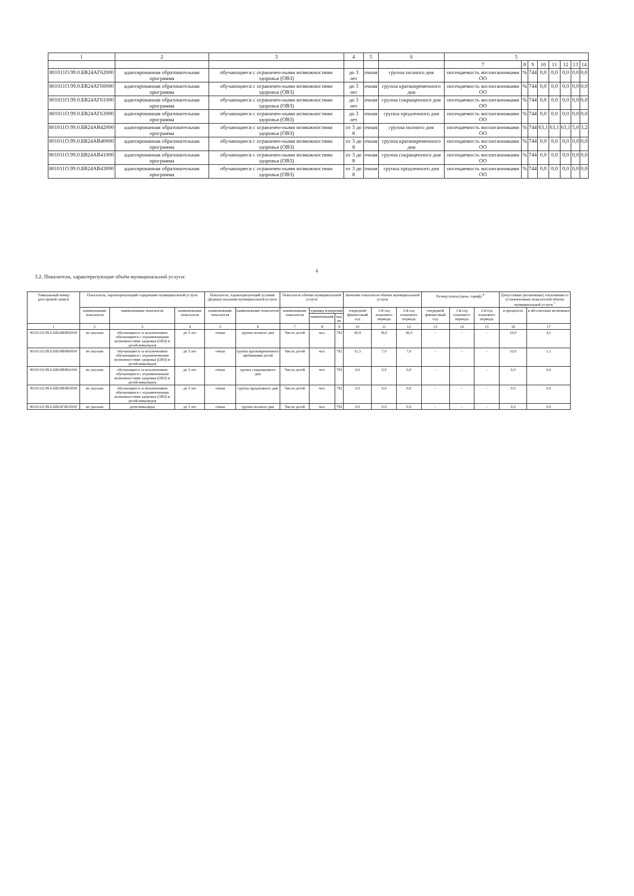| 1 | 2 | 3 | 4 | 5 | 6 | 5 | | | | | | | |
| --- | --- | --- | --- | --- | --- | --- | --- | --- | --- | --- | --- | --- | --- |
| | | | | | | 7 | 8 | 9 | 10 | 11 | 12 | 13 | 14 |
| 801011О.99.0.БВ24АГ62000 | адаптированная образовательная программа | обучающиеся с ограничен-ными возможностями здоровья (ОВЗ) | до 3 лет | очная | группа полного дня | посещаемость воспитанниками ОО | % | 744 | 0,0 | 0,0 | 0,0 | 0,0 | 0,0 |
| 801011О.99.0.БВ24АГ60000 | адаптированная образовательная программа | обучающиеся с ограничен-ными возможностями здоровья (ОВЗ) | до 3 лет | очная | группа кратковременного дня | посещаемость воспитанниками ОО | % | 744 | 0,0 | 0,0 | 0,0 | 0,0 | 0,0 |
| 801011О.99.0.БВ24АГ61000 | адаптированная образовательная программа | обучающиеся с ограничен-ными возможностями здоровья (ОВЗ) | до 3 лет | очная | группа сокращенного дня | посещаемость воспитанниками ОО | % | 744 | 0,0 | 0,0 | 0,0 | 0,0 | 0,0 |
| 801011О.99.0.БВ24АГ63000 | адаптированная образовательная программа | обучающиеся с ограничен-ными возможностями здоровья (ОВЗ) | до 3 лет | очная | группа продленного дня | посещаемость воспитанниками ОО | % | 744 | 0,0 | 0,0 | 0,0 | 0,0 | 0,0 |
| 801011О.99.0.БВ24АВ42000 | адаптированная образовательная программа | обучающиеся с ограничен-ными возможностями здоровья (ОВЗ) | от 3 до 8 | очная | группа полного дня | посещаемость воспитанниками ОО | % | 744 | 63,1 | 63,1 | 63,1 | 5,0 | 3,2 |
| 801011О.99.0.БВ24АВ40000 | адаптированная образовательная программа | обучающиеся с ограничен-ными возможностями здоровья (ОВЗ) | от 3 до 8 | очная | группа кратковременного дня | посещаемость воспитанниками ОО | % | 744 | 0,0 | 0,0 | 0,0 | 0,0 | 0,0 |
| 801011О.99.0.БВ24АВ41000 | адаптированная образовательная программа | обучающиеся с ограничен-ными возможностями здоровья (ОВЗ) | от 3 до 8 | очная | группа сокращенного дня | посещаемость воспитанниками ОО | % | 744 | 0,0 | 0,0 | 0,0 | 0,0 | 0,0 |
| 801011О.99.0.БВ24АВ43000 | адаптированная образовательная программа | обучающиеся с ограничен-ными возможностями здоровья (ОВЗ) | от 3 до 8 | очная | группа продленного дня | посещаемость воспитанниками ОО | % | 744 | 0,0 | 0,0 | 0,0 | 0,0 | 0,0 |
6
3.2. Показатели, характеризующие объём муниципальной услуги:
| Уникальный номер реестровой записи | Показатель, характеризующий содержание муниципальной услуги | | | Показатель, характеризующий условия (формы) оказания муниципальной услуги | | Показатель объёма муниципальной услуги | | | Значение показателя объёма муниципальной услуги | | | Размер платы (цена, тариф) <sup>8</sup> | | | Допустимые (возможные) отклонения от установленных показателей объема муниципальной услуги <sup>7</sup> | |
| --- | --- | --- | --- | --- | --- | --- | --- | --- | --- | --- | --- | --- | --- | --- | --- | --- |
| | наименование показателя | наименование показателя | наименование показателя | наименование показателя | наименование показателя | наименование показателя | единица измерения | | очередной финансовый год | 1-й год планового периода | 2-й год планового периода | очередной финансовый год | 1-й год планового периода | 2-й год планового периода | в процентах | в абсолютных величинах |
| | | | | | | | наименование | код по | | | | | | | | |
| 1 | 2 | 3 | 4 | 5 | 6 | 7 | 8 | 9 | 10 | 11 | 12 | 13 | 14 | 15 | 16 | 17 |
| 801011О.99.0.БВ24ВФ62000 | не указано | обучающиеся за исключением обучающихся с ограниченными возможностями здоровья (ОВЗ) и детей-инвалидов | до 3 лет | очная | группа полного дня | Число детей | чел. | 792 | 40,8 | 36,0 | 36,0 | - | - | - | 10,0 | 4,1 |
| 801011О.99.0.БВ24ВФ60000 | не указано | обучающиеся за исключением обучающихся с ограниченными возможностями здоровья (ОВЗ) и детей-инвалидов | до 3 лет | очная | группа кратковременного пребывания детей | Число детей | чел. | 792 | 11,3 | 7,0 | 7,0 | - | - | - | 10,0 | 1,1 |
| 801011О.99.0.БВ24ВФ61000 | не указано | обучающиеся за исключением обучающихся с ограниченными возможностями здоровья (ОВЗ) и детей-инвалидов | до 3 лет | очная | группа сокращенного дня | Число детей | чел. | 792 | 0,0 | 0,0 | 0,0 | - | - | - | 0,0 | 0,0 |
| 801011О.99.0.БВ24ВФ63000 | не указано | обучающиеся за исключением обучающихся с ограниченными возможностями здоровья (ОВЗ) и детей-инвалидов | до 3 лет | очная | группа продленного дня | Число детей | чел. | 792 | 0,0 | 0,0 | 0,0 | - | - | - | 0,0 | 0,0 |
| 801011О.99.0.БВ24ГЖ02000 | не указано | дети-инвалиды | до 3 лет | очная | группа полного дня | Число детей | чел. | 792 | 0,0 | 0,0 | 0,0 | - | - | - | 0,0 | 0,0 |